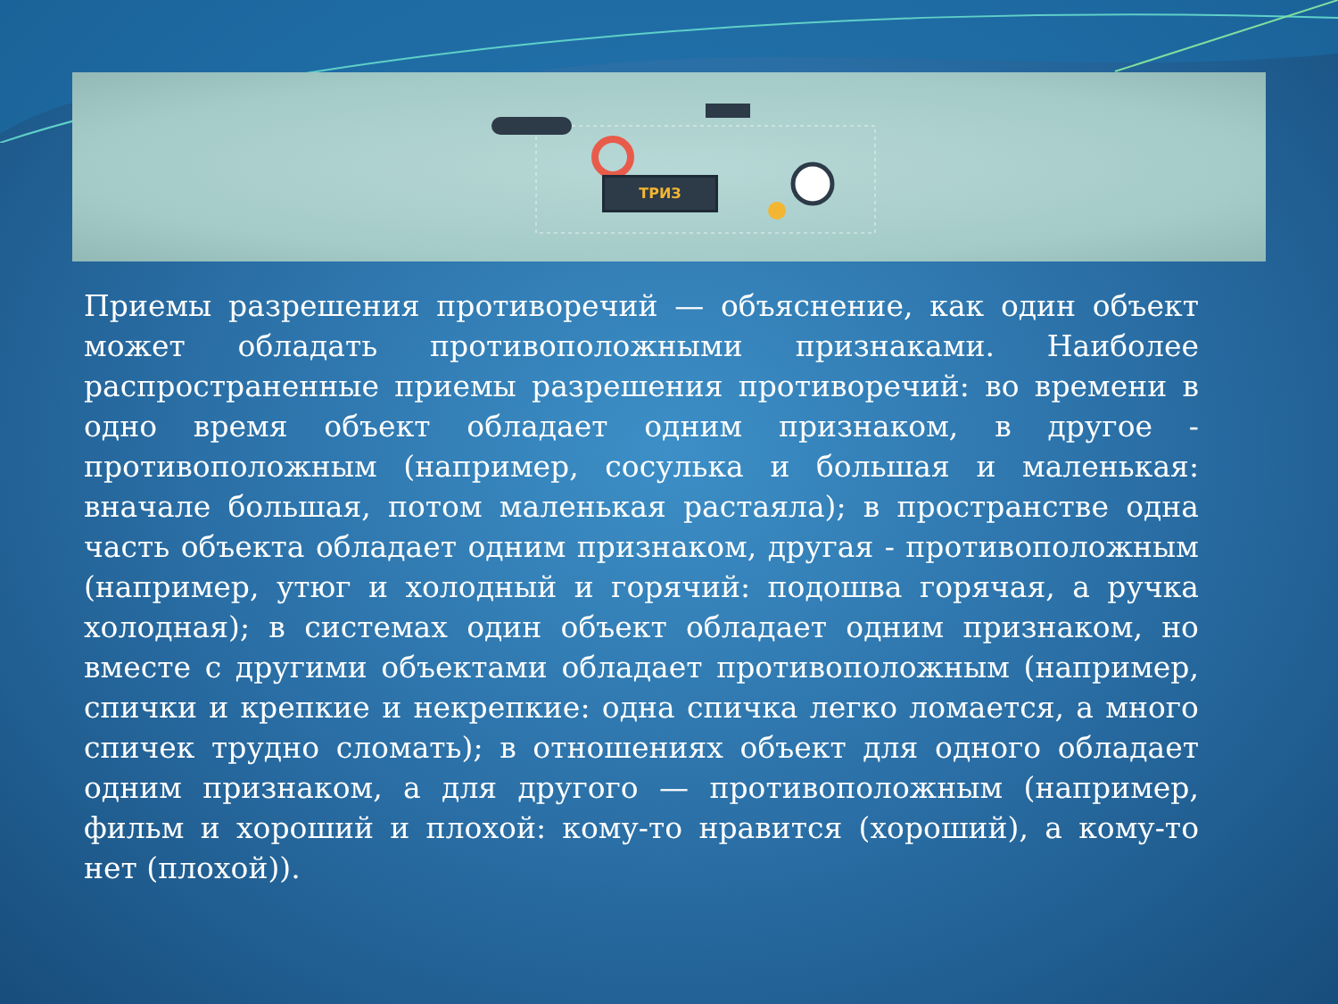ТРИЗ
Приемы разрешения противоречий — объяснение, как один объект может обладать противоположными признаками. Наиболее распространенные приемы разрешения противоречий: во времени в одно время объект обладает одним признаком, в другое - противоположным (например, сосулька и большая и маленькая: вначале большая, потом маленькая растаяла); в пространстве одна часть объекта обладает одним признаком, другая - противоположным (например, утюг и холодный и горячий: подошва горячая, а ручка холодная); в системах один объект обладает одним признаком, но вместе с другими объектами обладает противоположным (например, спички и крепкие и некрепкие: одна спичка легко ломается, а много спичек трудно сломать); в отношениях объект для одного обладает одним признаком, а для другого — противоположным (например, фильм и хороший и плохой: кому-то нравится (хороший), а кому-то нет (плохой)).